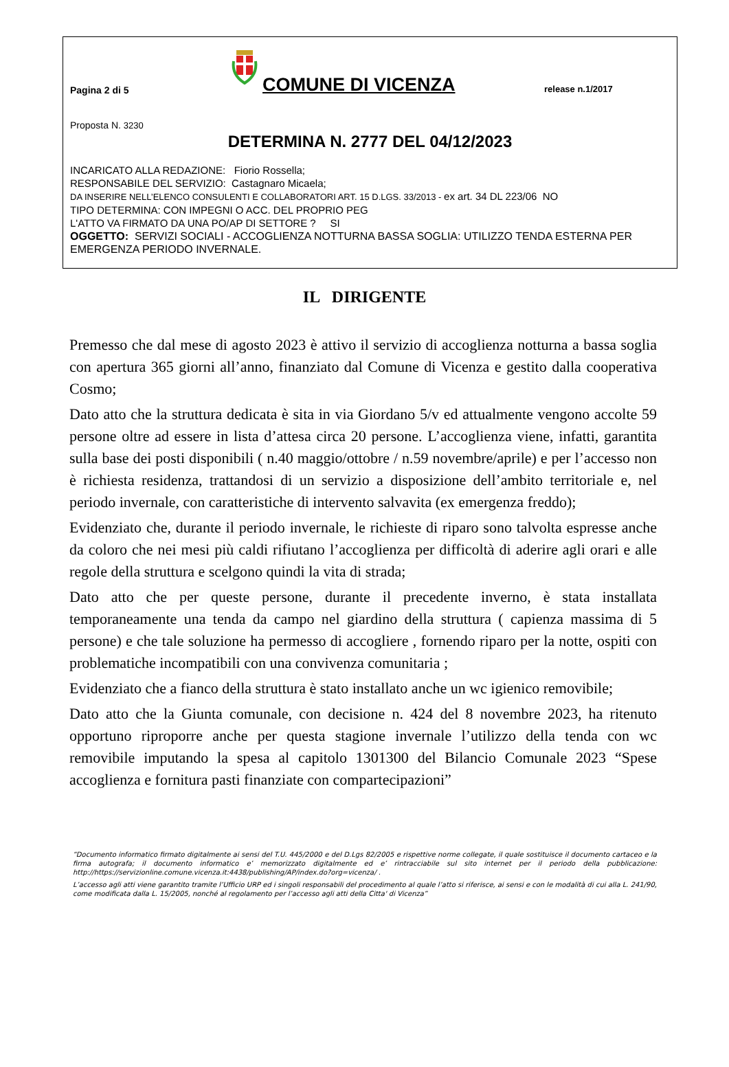Pagina 2 di 5
COMUNE DI VICENZA
release n.1/2017
Proposta N. 3230
DETERMINA N. 2777 DEL 04/12/2023
INCARICATO ALLA REDAZIONE: Fiorio Rossella;
RESPONSABILE DEL SERVIZIO: Castagnaro Micaela;
DA INSERIRE NELL’ELENCO CONSULENTI E COLLABORATORI ART. 15 D.LGS. 33/2013 - ex art. 34 DL 223/06 NO
TIPO DETERMINA: CON IMPEGNI O ACC. DEL PROPRIO PEG
L'ATTO VA FIRMATO DA UNA PO/AP DI SETTORE ? SI
OGGETTO: SERVIZI SOCIALI - ACCOGLIENZA NOTTURNA BASSA SOGLIA: UTILIZZO TENDA ESTERNA PER EMERGENZA PERIODO INVERNALE.
IL DIRIGENTE
Premesso che dal mese di agosto 2023 è attivo il servizio di accoglienza notturna a bassa soglia con apertura 365 giorni all’anno, finanziato dal Comune di Vicenza e gestito dalla cooperativa Cosmo;
Dato atto che la struttura dedicata è sita in via Giordano 5/v ed attualmente vengono accolte 59 persone oltre ad essere in lista d’attesa circa 20 persone. L’accoglienza viene, infatti, garantita sulla base dei posti disponibili ( n.40 maggio/ottobre / n.59 novembre/aprile) e per l’accesso non è richiesta residenza, trattandosi di un servizio a disposizione dell’ambito territoriale e, nel periodo invernale, con caratteristiche di intervento salvavita (ex emergenza freddo);
Evidenziato che, durante il periodo invernale, le richieste di riparo sono talvolta espresse anche da coloro che nei mesi più caldi rifiutano l’accoglienza per difficoltà di aderire agli orari e alle regole della struttura e scelgono quindi la vita di strada;
Dato atto che per queste persone, durante il precedente inverno, è stata installata temporaneamente una tenda da campo nel giardino della struttura ( capienza massima di 5 persone) e che tale soluzione ha permesso di accogliere , fornendo riparo per la notte, ospiti con problematiche incompatibili con una convivenza comunitaria ;
Evidenziato che a fianco della struttura è stato installato anche un wc igienico removibile;
Dato atto che la Giunta comunale, con decisione n. 424 del 8 novembre 2023, ha ritenuto opportuno riproporre anche per questa stagione invernale l’utilizzo della tenda con wc removibile imputando la spesa al capitolo 1301300 del Bilancio Comunale 2023 “Spese accoglienza e fornitura pasti finanziate con compartecipazioni”
“Documento informatico firmato digitalmente ai sensi del T.U. 445/2000 e del D.Lgs 82/2005 e rispettive norme collegate, il quale sostituisce il documento cartaceo e la firma autografa; il documento informatico e’ memorizzato digitalmente ed e’ rintracciabile sul sito internet per il periodo della pubblicazione: http://https://servizionline.comune.vicenza.it:4438/publishing/AP/index.do?org=vicenza/ .
L’accesso agli atti viene garantito tramite l’Ufficio URP ed i singoli responsabili del procedimento al quale l’atto si riferisce, ai sensi e con le modalità di cui alla L. 241/90, come modificata dalla L. 15/2005, nonché al regolamento per l’accesso agli atti della Citta' di Vicenza”